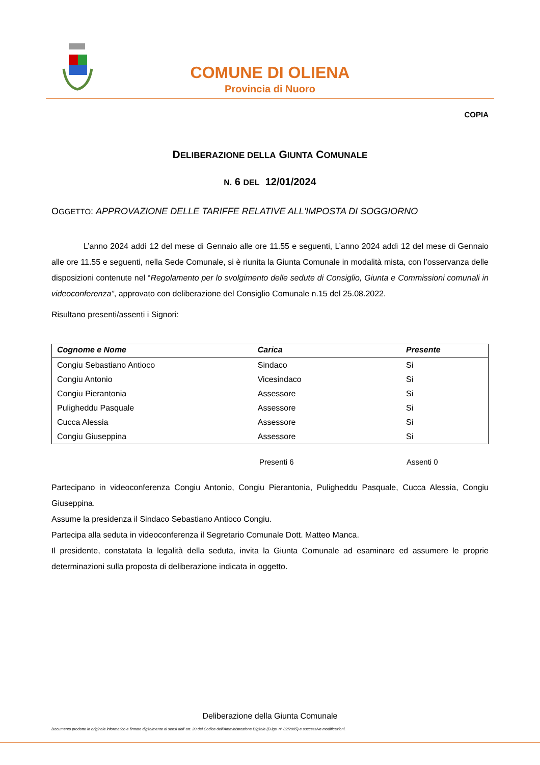COMUNE DI OLIENA
Provincia di Nuoro
COPIA
DELIBERAZIONE DELLA GIUNTA COMUNALE
N. 6 DEL 12/01/2024
OGGETTO: APPROVAZIONE DELLE TARIFFE RELATIVE ALL'IMPOSTA DI SOGGIORNO
L’anno 2024 addì 12 del mese di Gennaio alle ore 11.55 e seguenti, L’anno 2024 addì 12 del mese di Gennaio alle ore 11.55 e seguenti, nella Sede Comunale, si è riunita la Giunta Comunale in modalità mista, con l’osservanza delle disposizioni contenute nel “Regolamento per lo svolgimento delle sedute di Consiglio, Giunta e Commissioni comunali in videoconferenza”, approvato con deliberazione del Consiglio Comunale n.15 del 25.08.2022.
Risultano presenti/assenti i Signori:
| Cognome e Nome | Carica | Presente |
| --- | --- | --- |
| Congiu Sebastiano Antioco | Sindaco | Si |
| Congiu Antonio | Vicesindaco | Si |
| Congiu Pierantonia | Assessore | Si |
| Puligheddu Pasquale | Assessore | Si |
| Cucca Alessia | Assessore | Si |
| Congiu Giuseppina | Assessore | Si |
Presenti 6 Assenti 0
Partecipano in videoconferenza Congiu Antonio, Congiu Pierantonia, Puligheddu Pasquale, Cucca Alessia, Congiu Giuseppina.
Assume la presidenza il Sindaco Sebastiano Antioco Congiu.
Partecipa alla seduta in videoconferenza il Segretario Comunale Dott. Matteo Manca.
Il presidente, constatata la legalità della seduta, invita la Giunta Comunale ad esaminare ed assumere le proprie determinazioni sulla proposta di deliberazione indicata in oggetto.
Deliberazione della Giunta Comunale
Documento prodotto in originale informatico e firmato digitalmente ai sensi dell’ art. 20 del Codice dell’Amministrazione Digitale (D.lgs. n° 82/2005) e successive modificazioni.